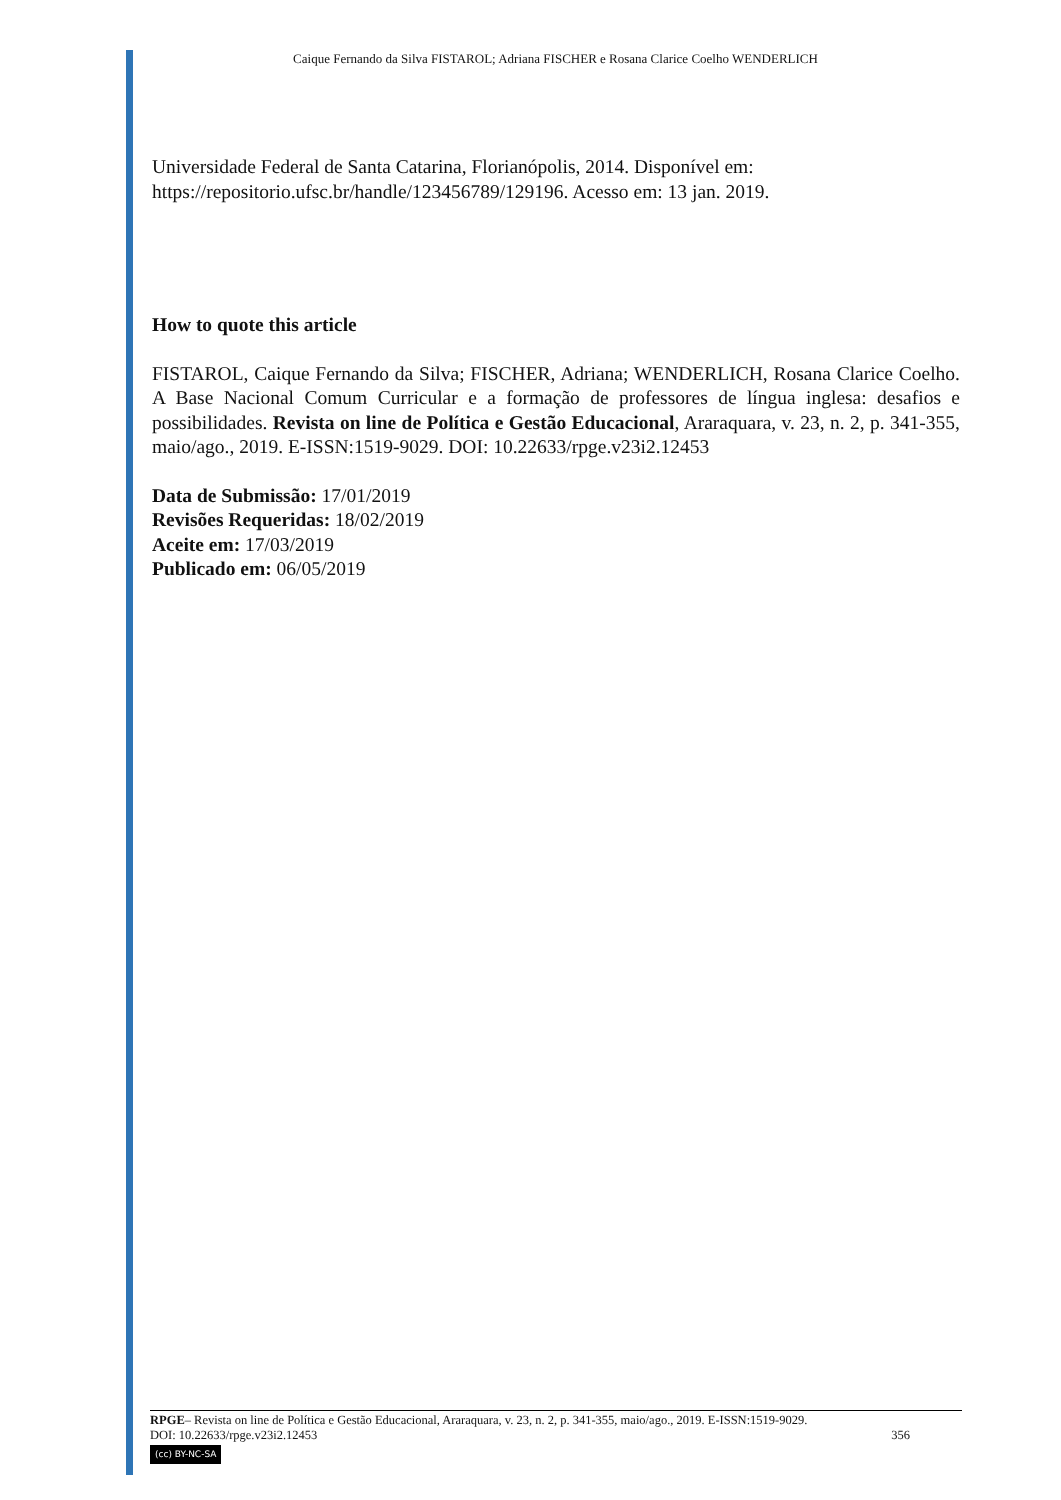Caique Fernando da Silva FISTAROL; Adriana FISCHER e Rosana Clarice Coelho WENDERLICH
Universidade Federal de Santa Catarina, Florianópolis, 2014. Disponível em: https://repositorio.ufsc.br/handle/123456789/129196. Acesso em: 13 jan. 2019.
How to quote this article
FISTAROL, Caique Fernando da Silva; FISCHER, Adriana; WENDERLICH, Rosana Clarice Coelho. A Base Nacional Comum Curricular e a formação de professores de língua inglesa: desafios e possibilidades. Revista on line de Política e Gestão Educacional, Araraquara, v. 23, n. 2, p. 341-355, maio/ago., 2019. E-ISSN:1519-9029. DOI: 10.22633/rpge.v23i2.12453
Data de Submissão: 17/01/2019
Revisões Requeridas: 18/02/2019
Aceite em: 17/03/2019
Publicado em: 06/05/2019
RPGE– Revista on line de Política e Gestão Educacional, Araraquara, v. 23, n. 2, p. 341-355, maio/ago., 2019. E-ISSN:1519-9029.
DOI: 10.22633/rpge.v23i2.12453 356
(cc) BY-NC-SA